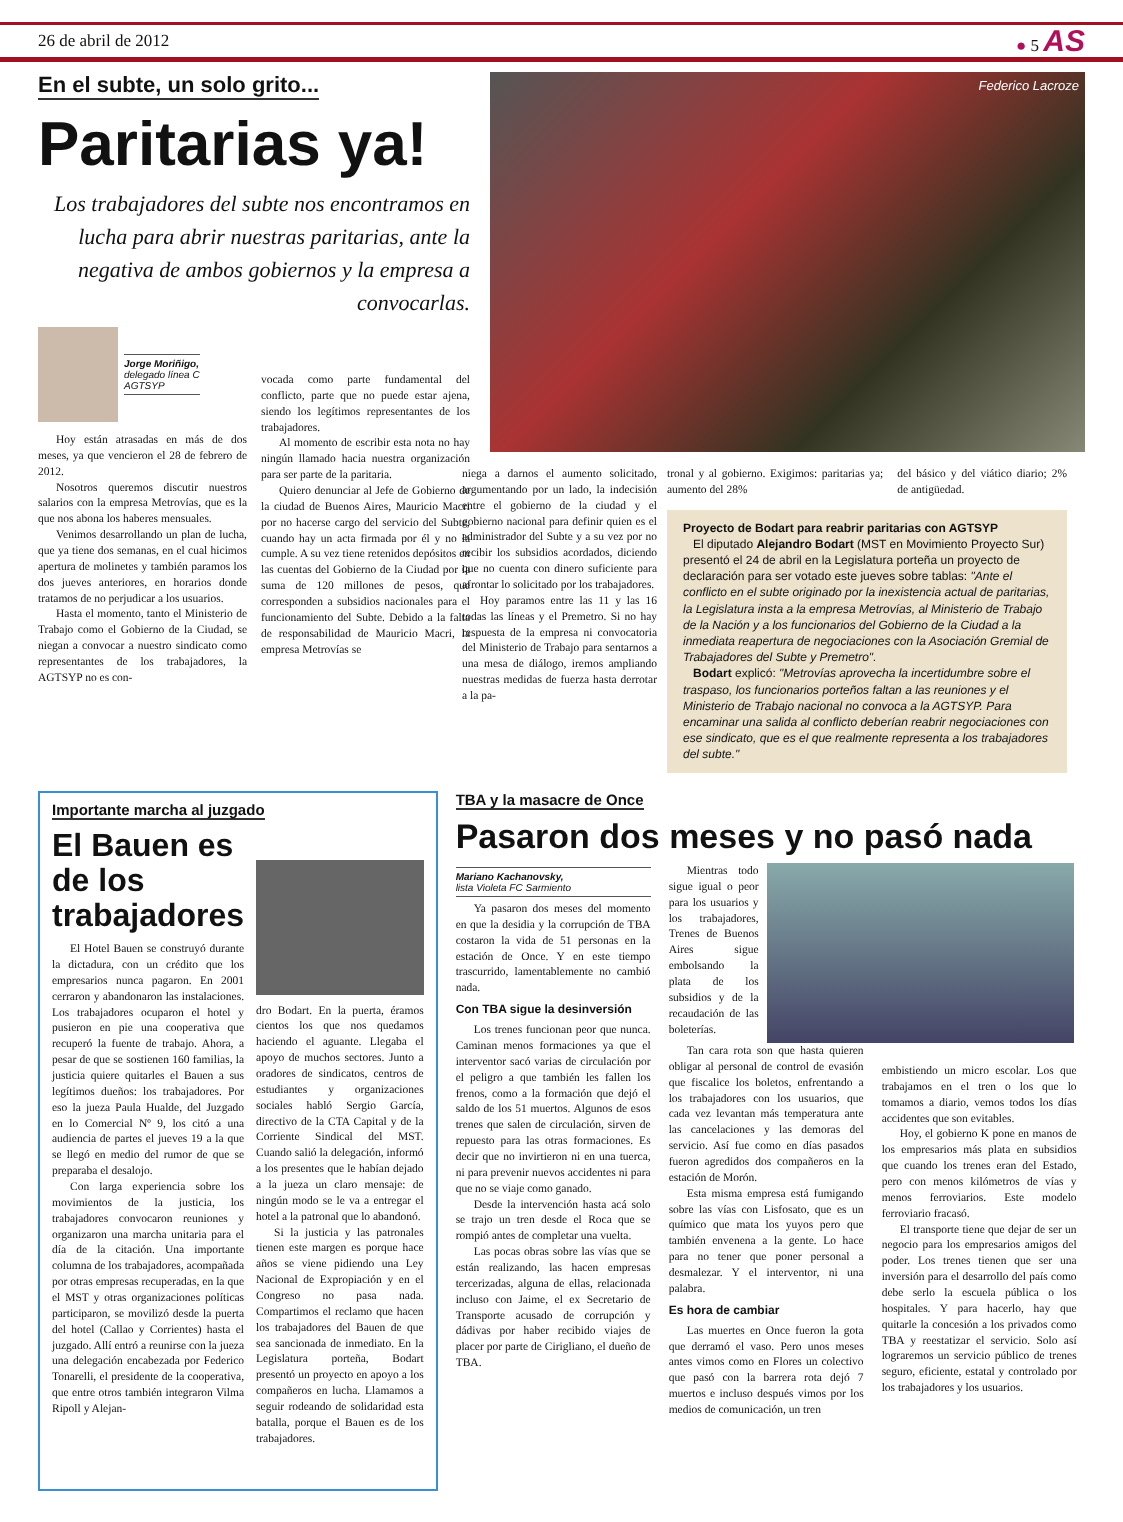26 de abril de 2012 ● 5 AS
En el subte, un solo grito...
Paritarias ya!
Los trabajadores del subte nos encontramos en lucha para abrir nuestras paritarias, ante la negativa de ambos gobiernos y la empresa a convocarlas.
Jorge Moriñigo,
delegado línea C
AGTSYP
Hoy están atrasadas en más de dos meses, ya que vencieron el 28 de febrero de 2012.
Nosotros queremos discutir nuestros salarios con la empresa Metrovías, que es la que nos abona los haberes mensuales.
Venimos desarrollando un plan de lucha, que ya tiene dos semanas, en el cual hicimos apertura de molinetes y también paramos los dos jueves anteriores, en horarios donde tratamos de no perjudicar a los usuarios.
Hasta el momento, tanto el Ministerio de Trabajo como el Gobierno de la Ciudad, se niegan a convocar a nuestro sindicato como representantes de los trabajadores, la AGTSYP no es con-
vocada como parte fundamental del conflicto, parte que no puede estar ajena, siendo los legítimos representantes de los trabajadores.
Al momento de escribir esta nota no hay ningún llamado hacia nuestra organización para ser parte de la paritaria.
Quiero denunciar al Jefe de Gobierno de la ciudad de Buenos Aires, Mauricio Macri por no hacerse cargo del servicio del Subte, cuando hay un acta firmada por él y no la cumple. A su vez tiene retenidos depósitos en las cuentas del Gobierno de la Ciudad por la suma de 120 millones de pesos, que corresponden a subsidios nacionales para el funcionamiento del Subte. Debido a la falta de responsabilidad de Mauricio Macri, la empresa Metrovías se
Federico Lacroze
niega a darnos el aumento solicitado, argumentando por un lado, la indecisión entre el gobierno de la ciudad y el gobierno nacional para definir quien es el administrador del Subte y a su vez por no recibir los subsidios acordados, diciendo que no cuenta con dinero suficiente para afrontar lo solicitado por los trabajadores.
Hoy paramos entre las 11 y las 16 todas las líneas y el Premetro. Si no hay respuesta de la empresa ni convocatoria del Ministerio de Trabajo para sentarnos a una mesa de diálogo, iremos ampliando nuestras medidas de fuerza hasta derrotar a la pa-
tronal y al gobierno. Exigimos: paritarias ya; aumento del 28%
del básico y del viático diario; 2% de antigüedad.
Proyecto de Bodart para reabrir paritarias con AGTSYP
El diputado Alejandro Bodart (MST en Movimiento Proyecto Sur) presentó el 24 de abril en la Legislatura porteña un proyecto de declaración para ser votado este jueves sobre tablas: "Ante el conflicto en el subte originado por la inexistencia actual de paritarias, la Legislatura insta a la empresa Metrovías, al Ministerio de Trabajo de la Nación y a los funcionarios del Gobierno de la Ciudad a la inmediata reapertura de negociaciones con la Asociación Gremial de Trabajadores del Subte y Premetro".
Bodart explicó: "Metrovías aprovecha la incertidumbre sobre el traspaso, los funcionarios porteños faltan a las reuniones y el Ministerio de Trabajo nacional no convoca a la AGTSYP. Para encaminar una salida al conflicto deberían reabrir negociaciones con ese sindicato, que es el que realmente representa a los trabajadores del subte."
Importante marcha al juzgado
El Bauen es de los trabajadores
El Hotel Bauen se construyó durante la dictadura, con un crédito que los empresarios nunca pagaron. En 2001 cerraron y abandonaron las instalaciones. Los trabajadores ocuparon el hotel y pusieron en pie una cooperativa que recuperó la fuente de trabajo. Ahora, a pesar de que se sostienen 160 familias, la justicia quiere quitarles el Bauen a sus legítimos dueños: los trabajadores. Por eso la jueza Paula Hualde, del Juzgado en lo Comercial Nº 9, los citó a una audiencia de partes el jueves 19 a la que se llegó en medio del rumor de que se preparaba el desalojo.
Con larga experiencia sobre los movimientos de la justicia, los trabajadores convocaron reuniones y organizaron una marcha unitaria para el día de la citación. Una importante columna de los trabajadores, acompañada por otras empresas recuperadas, en la que el MST y otras organizaciones políticas participaron, se movilizó desde la puerta del hotel (Callao y Corrientes) hasta el juzgado. Allí entró a reunirse con la jueza una delegación encabezada por Federico Tonarelli, el presidente de la cooperativa, que entre otros también integraron Vilma Ripoll y Alejan-
dro Bodart. En la puerta, éramos cientos los que nos quedamos haciendo el aguante. Llegaba el apoyo de muchos sectores. Junto a oradores de sindicatos, centros de estudiantes y organizaciones sociales habló Sergio García, directivo de la CTA Capital y de la Corriente Sindical del MST. Cuando salió la delegación, informó a los presentes que le habían dejado a la jueza un claro mensaje: de ningún modo se le va a entregar el hotel a la patronal que lo abandonó.
Si la justicia y las patronales tienen este margen es porque hace años se viene pidiendo una Ley Nacional de Expropiación y en el Congreso no pasa nada. Compartimos el reclamo que hacen los trabajadores del Bauen de que sea sancionada de inmediato. En la Legislatura porteña, Bodart presentó un proyecto en apoyo a los compañeros en lucha. Llamamos a seguir rodeando de solidaridad esta batalla, porque el Bauen es de los trabajadores.
TBA y la masacre de Once
Pasaron dos meses y no pasó nada
Mariano Kachanovsky,
lista Violeta FC Sarmiento
Ya pasaron dos meses del momento en que la desidia y la corrupción de TBA costaron la vida de 51 personas en la estación de Once. Y en este tiempo trascurrido, lamentablemente no cambió nada.
Con TBA sigue la desinversión
Los trenes funcionan peor que nunca. Caminan menos formaciones ya que el interventor sacó varias de circulación por el peligro a que también les fallen los frenos, como a la formación que dejó el saldo de los 51 muertos. Algunos de esos trenes que salen de circulación, sirven de repuesto para las otras formaciones. Es decir que no invirtieron ni en una tuerca, ni para prevenir nuevos accidentes ni para que no se viaje como ganado.
Desde la intervención hasta acá solo se trajo un tren desde el Roca que se rompió antes de completar una vuelta.
Las pocas obras sobre las vías que se están realizando, las hacen empresas tercerizadas, alguna de ellas, relacionada incluso con Jaime, el ex Secretario de Transporte acusado de corrupción y dádivas por haber recibido viajes de placer por parte de Cirigliano, el dueño de TBA.
Mientras todo sigue igual o peor para los usuarios y los trabajadores, Trenes de Buenos Aires sigue embolsando la plata de los subsidios y de la recaudación de las boleterías.
Tan cara rota son que hasta quieren obligar al personal de control de evasión que fiscalice los boletos, enfrentando a los trabajadores con los usuarios, que cada vez levantan más temperatura ante las cancelaciones y las demoras del servicio. Así fue como en días pasados fueron agredidos dos compañeros en la estación de Morón.
Esta misma empresa está fumigando sobre las vías con Lisfosato, que es un químico que mata los yuyos pero que también envenena a la gente. Lo hace para no tener que poner personal a desmalezar. Y el interventor, ni una palabra.
Es hora de cambiar
Las muertes en Once fueron la gota que derramó el vaso. Pero unos meses antes vimos como en Flores un colectivo que pasó con la barrera rota dejó 7 muertos e incluso después vimos por los medios de comunicación, un tren
embistiendo un micro escolar. Los que trabajamos en el tren o los que lo tomamos a diario, vemos todos los días accidentes que son evitables.
Hoy, el gobierno K pone en manos de los empresarios más plata en subsidios que cuando los trenes eran del Estado, pero con menos kilómetros de vías y menos ferroviarios. Este modelo ferroviario fracasó.
El transporte tiene que dejar de ser un negocio para los empresarios amigos del poder. Los trenes tienen que ser una inversión para el desarrollo del país como debe serlo la escuela pública o los hospitales. Y para hacerlo, hay que quitarle la concesión a los privados como TBA y reestatizar el servicio. Solo así lograremos un servicio público de trenes seguro, eficiente, estatal y controlado por los trabajadores y los usuarios.